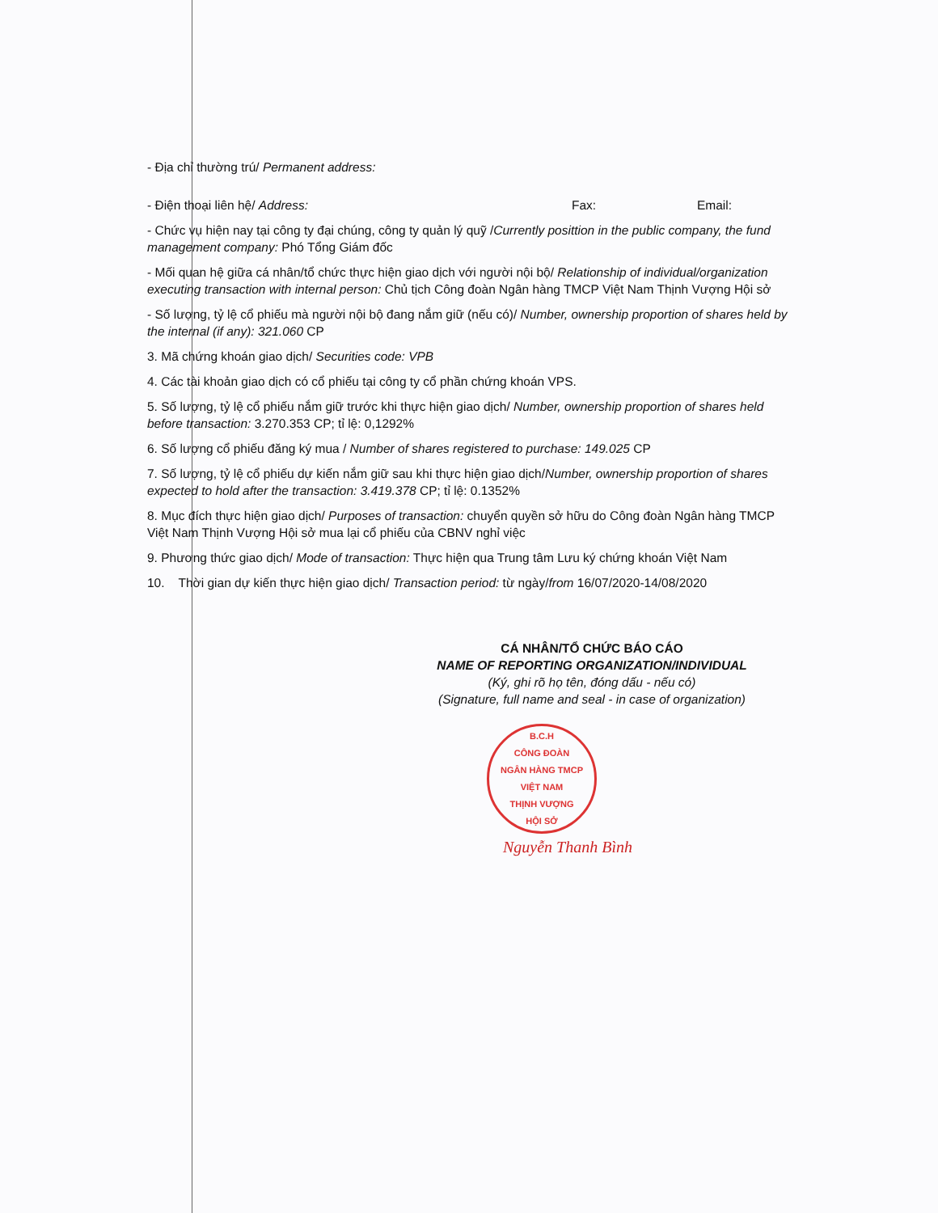- Địa chỉ thường trú/ Permanent address:
- Điện thoại liên hệ/ Address: Fax: Email:
- Chức vụ hiện nay tại công ty đại chúng, công ty quản lý quỹ /Currently posittion in the public company, the fund management company: Phó Tổng Giám đốc
- Mối quan hệ giữa cá nhân/tổ chức thực hiện giao dịch với người nội bộ/ Relationship of individual/organization executing transaction with internal person: Chủ tịch Công đoàn Ngân hàng TMCP Việt Nam Thịnh Vượng Hội sở
- Số lượng, tỷ lệ cổ phiếu mà người nội bộ đang nắm giữ (nếu có)/ Number, ownership proportion of shares held by the internal (if any): 321.060 CP
3. Mã chứng khoán giao dịch/ Securities code: VPB
4. Các tài khoản giao dịch có cổ phiếu tại công ty cổ phần chứng khoán VPS.
5. Số lượng, tỷ lệ cổ phiếu nắm giữ trước khi thực hiện giao dịch/ Number, ownership proportion of shares held before transaction: 3.270.353 CP; tỉ lệ: 0,1292%
6. Số lượng cổ phiếu đăng ký mua / Number of shares registered to purchase: 149.025 CP
7. Số lượng, tỷ lệ cổ phiếu dự kiến nắm giữ sau khi thực hiện giao dịch/Number, ownership proportion of shares expected to hold after the transaction: 3.419.378 CP; tỉ lệ: 0.1352%
8. Mục đích thực hiện giao dịch/ Purposes of transaction: chuyển quyền sở hữu do Công đoàn Ngân hàng TMCP Việt Nam Thịnh Vượng Hội sở mua lại cổ phiếu của CBNV nghỉ việc
9. Phương thức giao dịch/ Mode of transaction: Thực hiện qua Trung tâm Lưu ký chứng khoán Việt Nam
10. Thời gian dự kiến thực hiện giao dịch/ Transaction period: từ ngày/from 16/07/2020-14/08/2020
CÁ NHÂN/TỔ CHỨC BÁO CÁO
NAME OF REPORTING ORGANIZATION/INDIVIDUAL
(Ký, ghi rõ họ tên, đóng dấu - nếu có)
(Signature, full name and seal - in case of organization)
B.C.H
CÔNG ĐOÀN
NGÂN HÀNG TMCP
VIỆT NAM
THỊNH VƯỢNG
HỘI SỞ
Nguyễn Thanh Bình